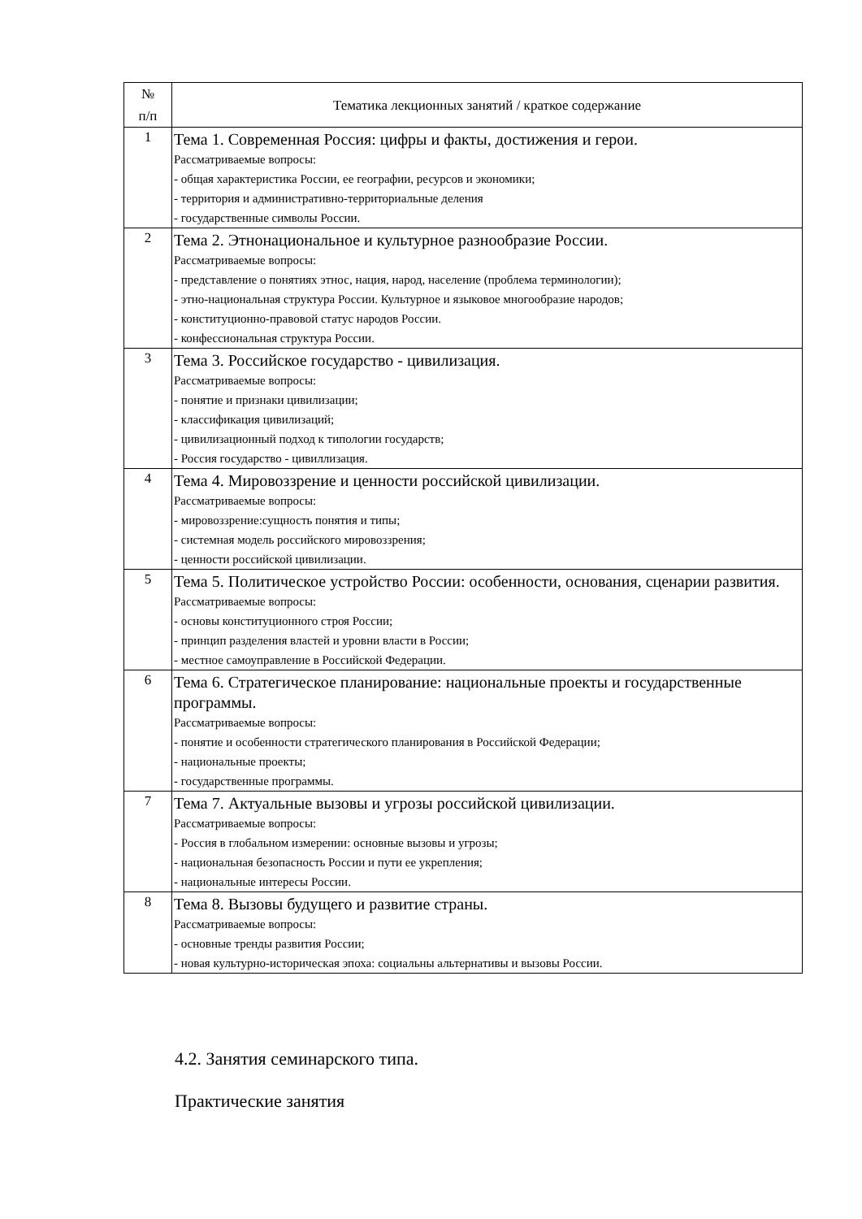| № п/п | Тематика лекционных занятий / краткое содержание |
| --- | --- |
| 1 | Тема 1. Современная Россия: цифры и факты, достижения и герои. Рассматриваемые вопросы: - общая характеристика России, ее географии, ресурсов и экономики; - территория и административно-территориальные деления - государственные символы России. |
| 2 | Тема 2. Этнонациональное и культурное разнообразие России. Рассматриваемые вопросы: - представление о понятиях этнос, нация, народ, население (проблема терминологии); - этно-национальная структура России. Культурное и языковое многообразие народов; - конституционно-правовой статус народов России. - конфессиональная структура России. |
| 3 | Тема 3. Российское государство - цивилизация. Рассматриваемые вопросы: - понятие и признаки цивилизации; - классификация цивилизаций; - цивилизационный подход к типологии государств; - Россия государство - цивиллизация. |
| 4 | Тема 4. Мировоззрение и ценности российской цивилизации. Рассматриваемые вопросы: - мировоззрение:сущность понятия и типы; - системная модель российского мировоззрения; - ценности российской цивилизации. |
| 5 | Тема 5. Политическое устройство России: особенности, основания, сценарии развития. Рассматриваемые вопросы: - основы конституционного строя России; - принцип разделения властей и уровни власти в России; - местное самоуправление в Российской Федерации. |
| 6 | Тема 6. Стратегическое планирование: национальные проекты и государственные программы. Рассматриваемые вопросы: - понятие и особенности стратегического планирования в Российской Федерации; - национальные проекты; - государственные программы. |
| 7 | Тема 7. Актуальные вызовы и угрозы российской цивилизации. Рассматриваемые вопросы: - Россия в глобальном измерении: основные вызовы и угрозы; - национальная безопасность России и пути ее укрепления; - национальные интересы России. |
| 8 | Тема 8. Вызовы будущего и развитие страны. Рассматриваемые вопросы: - основные тренды развития России; - новая культурно-историческая эпоха: социальны альтернативы и вызовы России. |
4.2. Занятия семинарского типа.
Практические занятия